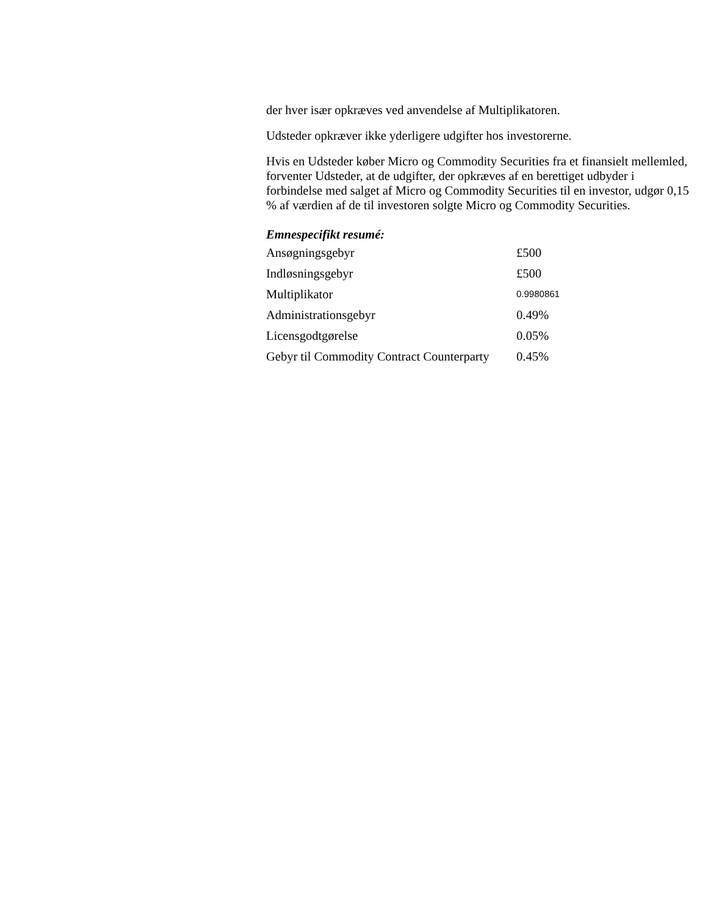der hver især opkræves ved anvendelse af Multiplikatoren.
Udsteder opkræver ikke yderligere udgifter hos investorerne.
Hvis en Udsteder køber Micro og Commodity Securities fra et finansielt mellemled, forventer Udsteder, at de udgifter, der opkræves af en berettiget udbyder i forbindelse med salget af Micro og Commodity Securities til en investor, udgør 0,15 % af værdien af de til investoren solgte Micro og Commodity Securities.
Emnespecifikt resumé:
| Ansøgningsgebyr | £500 |
| Indløsningsgebyr | £500 |
| Multiplikator | 0.9980861 |
| Administrationsgebyr | 0.49% |
| Licensgodtgørelse | 0.05% |
| Gebyr til Commodity Contract Counterparty | 0.45% |